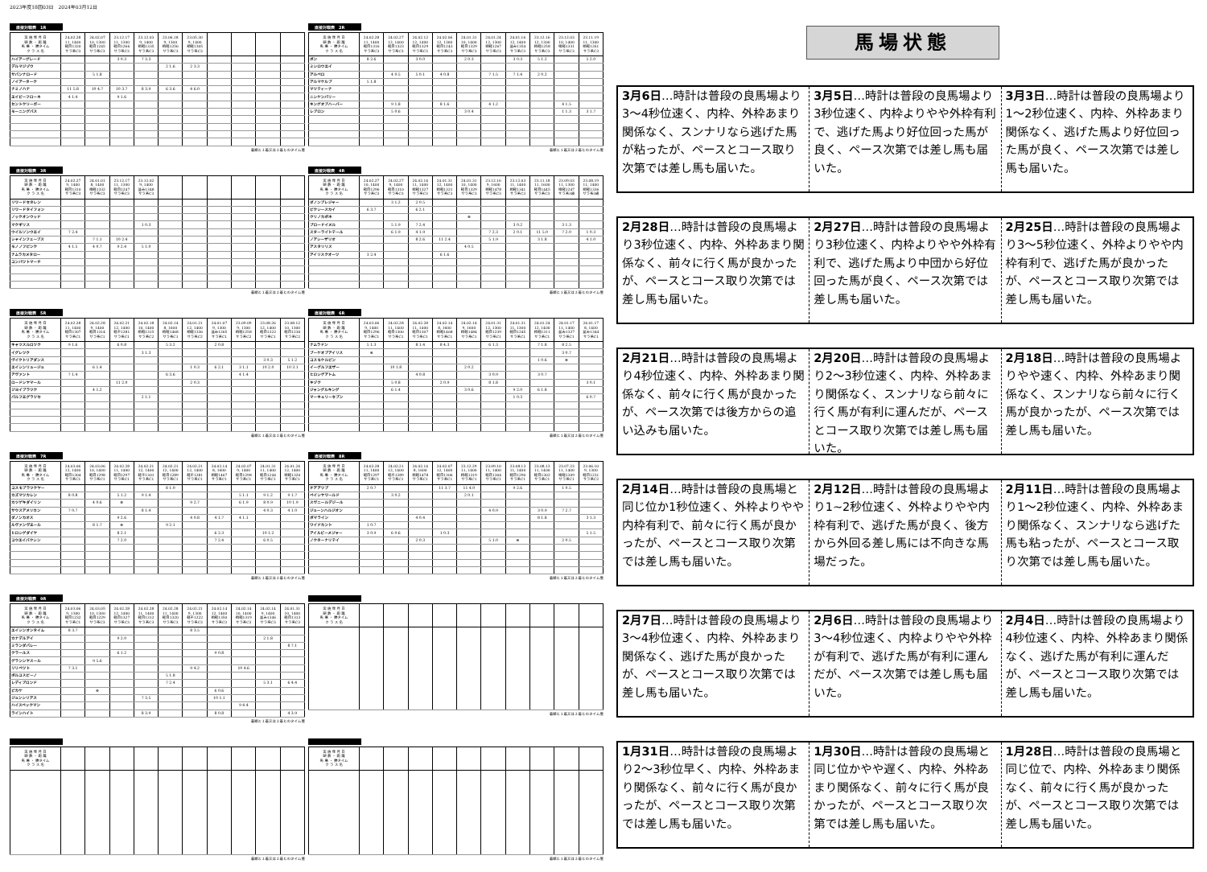2023年度18回03日　2024年03月12日
直接対戦表　1R
| 実 施 年 月 日 頭 数 ・ 距 離 馬 場 ・ 勝タイム ク ラ ス 名 | 24.02.28 11, 1400 軽目1320 サラ系C3 | 24.02.07 10, 1300 軽目1245 サラ系C3 | 23.12.17 11, 1300 軽目1266 サラ系C3 | 23.12.03 9, 1400 稍軽1335 サラ系C3 | 23.06.18 9, 1300 稍軽1256 サラ系C3 | 23.05.30 9, 1400 稍軽1305 サラ系C3 | | | | |
| --- | --- | --- | --- | --- | --- | --- | --- | --- | --- | --- |
| ハイアーグレード | | | 3 0.3 | 7 3.3 | | | | | | |
| デルマジゾウ | | | | | 2 1.6 | 2 3.3 | | | | |
| サバンナロード | | 5 1.8 | | | | | | | | |
| ノイアーターク | | | | | | | | | | |
| ナミノハナ | 11 5.8 | 10 4.7 | 10 3.7 | 8 3.9 | 6 3.6 | 4 6.0 | | | | |
| エイピーフローネ | 4 1.4 | | 9 1.6 | | | | | | | |
| セントクリーガー | | | | | | | | | | |
| モーニングバス | | | | | | | | | | |
着順と１着又は２着とのタイム差
直接対戦表　2R
| 実 施 年 月 日 頭 数 ・ 距 離 馬 場 ・ 勝タイム ク ラ ス 名 | 24.02.28 11, 1400 軽目1316 サラ系C3 | 24.02.27 12, 1400 軽目1323 サラ系C3 | 24.02.12 12, 1400 軽目1329 サラ系C3 | 24.02.06 12, 1300 軽目1243 サラ系C3 | 24.01.31 10, 1400 軽目1329 サラ系C3 | 24.01.24 12, 1300 稍軽1267 サラ系C3 | 24.01.16 12, 1400 並み1354 サラ系C3 | 23.12.16 12, 1300 稍軽1258 サラ系C3 | 23.12.03 10, 1400 稍軽1331 サラ系C3 | 23.11.19 11, 1300 稍軽1261 サラ系C3 |
| --- | --- | --- | --- | --- | --- | --- | --- | --- | --- | --- |
| ポン | 8 2.6 | | 3 0.0 | | 2 0.3 | | 3 0.3 | 5 1.2 | | 5 2.0 |
| ミシロウエイ | | | | | | | | | | |
| アルベロ | | 4 0.5 | 5 0.1 | 4 0.8 | | 7 1.5 | 7 1.4 | 2 0.2 | | |
| アルマケルブ | 5 1.8 | | | | | | | | | |
| マツティーナ | | | | | | | | | | |
| ニシケンバリー | | | | | | | | | | |
| キングオブハーバー | | 9 1.8 | | 8 1.6 | | 4 1.2 | | | 4 1.5 | |
| レブロン | | 5 0.6 | | | 3 0.4 | | | | 1 1.3 | 3 1.7 |
着順と１着又は２着とのタイム差
直接対戦表　3R
| 実 施 年 月 日 頭 数 ・ 距 離 馬 場 ・ 勝タイム ク ラ ス 名 | 24.02.27 9, 1400 軽目1310 サラ系C3 | 24.01.01 8, 1400 稍軽1332 サラ系C3 | 23.12.17 11, 1300 軽目1247 サラ系C3 | 23.12.02 9, 1400 並み1348 サラ系C3 | | | | | | |
| --- | --- | --- | --- | --- | --- | --- | --- | --- | --- | --- |
| リワードセタレン | | | | | | | | | | |
| リワードタイフォン | | | | | | | | | | |
| ノックオンウッド | | | | | | | | | | |
| マクギリス | | | | 1 0.3 | | | | | | |
| ウイルソンウエイ | 7 2.4 | | | | | | | | | |
| シャインフェーブス | | 7 1.1 | 10 2.4 | | | | | | | |
| モノノフピンク | 4 1.5 | 4 0.7 | 9 2.4 | 5 1.0 | | | | | | |
| ナムラカメタロー | | | | | | | | | | |
| コンパツトマーチ | | | | | | | | | | |
着順と１着又は２着とのタイム差
直接対戦表　4R
| 実 施 年 月 日 頭 数 ・ 距 離 馬 場 ・ 勝タイム ク ラ ス 名 | 24.02.27 10, 1400 軽目1296 サラ系C3 | 24.02.27 9, 1400 軽目1310 サラ系C3 | 24.02.14 11, 1400 稍軽1327 サラ系C3 | 24.01.31 12, 1400 稍軽1321 サラ系C3 | 24.01.31 10, 1400 軽目1329 サラ系C3 | 23.12.16 9, 1600 稍軽1478 サラ系C3 | 23.12.03 11, 1400 稍軽1341 サラ系C3 | 23.11.18 11, 1600 軽目1445 サラ系C3 | 23.09.03 11, 1300 稍軽1247 サラ系3歳 | 23.08.19 11, 1400 稍軽1336 サラ系3歳 |
| --- | --- | --- | --- | --- | --- | --- | --- | --- | --- | --- |
| ダノンプレジャー | | 3 1.2 | 2 0.5 | | | | | | | |
| ピクシースカイ | 6 3.7 | | 6 2.1 | | | | | | | |
| クリノカポネ | | | | | ⊗ | | | | | |
| ブロードイメル | | 5 1.9 | 7 2.4 | | | | 3 0.2 | | 3 1.3 | |
| スターライトテール | | 6 1.9 | 4 1.9 | | | 7 2.3 | 2 0.1 | 11 5.0 | 7 2.0 | 1 0.3 |
| ノアシーザリオ | | | 8 2.6 | 11 2.4 | | 5 1.9 | | 3 1.8 | | 4 1.0 |
| アスタリリス | | | | | 4 0.5 | | | | | |
| アイリスクオーツ | 3 2.4 | | | 6 1.6 | | | | | | |
着順と１着又は２着とのタイム差
直接対戦表　5R
| 実 施 年 月 日 頭 数 ・ 距 離 馬 場 ・ 勝タイム ク ラ ス 名 | 24.02.28 11, 1400 軽目1307 サラ系C1 | 24.02.28 9, 1400 軽目1314 サラ系C1 | 24.02.21 12, 1400 軽不1281 サラ系C1 | 24.02.18 10, 1400 稍軽1315 サラ系C2 | 24.02.14 8, 1600 稍軽1468 サラ系C1 | 24.01.21 12, 1400 稍軽1336 サラ系C2 | 24.01.07 9, 1300 並み1265 サラ系C1 | 23.09.09 9, 1300 稍軽1258 サラ系C2 | 23.08.26 12, 1400 軽目1322 サラ系C1 | 23.08.12 10, 1300 軽目1230 サラ系C2 |
| --- | --- | --- | --- | --- | --- | --- | --- | --- | --- | --- |
| キャツスルロツク | 9 1.6 | | 6 0.8 | | 5 3.2 | | 2 0.8 | | | |
| イグレツク | | | | 3 1.3 | | | | | | |
| ヴイクトリアダンス | | | | | | | | | 3 0.3 | 5 1.2 |
| エイシンリュージュ | | 6 1.4 | | | | 1 0.3 | 6 2.1 | 3 1.1 | 10 2.0 | 10 3.1 |
| アヴァント | 7 1.4 | | | | 6 3.6 | | | 4 1.4 | | |
| ロードシヤマール | | | 11 2.0 | | | 2 0.3 | | | | |
| ジヨイブラツク | | 4 1.2 | | | | | | | | |
| バルフエグラツセ | | | | 2 1.1 | | | | | | |
着順と１着又は２着とのタイム差
直接対戦表　6R
| 実 施 年 月 日 頭 数 ・ 距 離 馬 場 ・ 勝タイム ク ラ ス 名 | 24.03.06 9, 1400 軽目1296 サラ系C1 | 24.02.28 11, 1400 軽目1300 サラ系C1 | 24.02.28 11, 1400 軽目1307 サラ系C1 | 24.02.14 8, 1600 稍軽1468 サラ系C1 | 24.02.14 9, 1600 稍軽1484 サラ系C1 | 24.01.31 12, 1300 軽目1239 サラ系C1 | 24.01.31 11, 1300 軽目1245 サラ系C1 | 24.01.24 12, 1400 稍軽1311 サラ系C1 | 24.01.17 11, 1400 並み1327 サラ系C1 | 24.01.17 8, 1400 並み1344 サラ系C1 |
| --- | --- | --- | --- | --- | --- | --- | --- | --- | --- | --- |
| ナムラドン | 5 1.3 | | 8 1.4 | 8 4.3 | | 6 1.3 | | 7 1.8 | 8 2.5 | |
| ブーケオブアイリス | ⊗ | | | | | | | | 3 0.7 | |
| コスモケルピン | | | | | | | | 1 0.6 | ⊗ | |
| イーグルフエザー | | 10 1.8 | | | 2 0.2 | | | | | |
| ヒロシゲアトム | | | 4 0.8 | | | 3 0.9 | | 3 0.7 | | |
| キゾク | | 5 0.8 | | 2 0.9 | | 8 1.8 | | | | 3 0.1 |
| ジャングルキング | | 6 1.4 | | | 3 0.6 | | 9 2.0 | 6 1.8 | | |
| マーキュリーセブン | | | | | | | 1 0.3 | | | 6 0.7 |
着順と１着又は２着とのタイム差
直接対戦表　7R
| 実 施 年 月 日 頭 数 ・ 距 離 馬 場 ・ 勝タイム ク ラ ス 名 | 24.03.06 12, 1400 軽目1304 サラ系C1 | 24.03.06 10, 1400 軽目1298 サラ系C1 | 24.02.28 11, 1400 軽目1297 サラ系C1 | 24.02.21 12, 1400 軽不1301 サラ系C1 | 24.02.21 12, 1400 軽目1289 サラ系C1 | 24.02.21 12, 1400 軽不1281 サラ系C1 | 24.02.14 8, 1600 稍軽1467 サラ系C1 | 24.02.07 9, 1400 軽目1298 サラ系C1 | 24.01.31 11, 1400 軽目1244 サラ系C1 | 24.01.24 12, 1400 稍軽1320 サラ系C1 |
| --- | --- | --- | --- | --- | --- | --- | --- | --- | --- | --- |
| コスモブラツクヤー | | | | | 8 1.0 | | | | | |
| カズマツカレン | 8 0.8 | | 5 1.2 | 9 1.4 | | | | 5 1.1 | 9 1.2 | 9 1.7 |
| カツゲキダイリン | | 4 0.6 | ⊗ | | | 9 2.7 | | 6 1.9 | 8 0.9 | 10 1.9 |
| サウスアメリカン | 7 0.7 | | | 8 1.4 | | | | | 4 0.3 | 4 1.0 |
| ダノンカオス | | | 9 2.6 | | | 4 0.8 | 4 1.7 | 4 1.1 | | |
| ルヴァンヴエール | | 8 1.7 | ⊗ | | 9 2.1 | | | | | |
| ヒロシゲダイヤ | | | 8 2.1 | | | | 6 2.3 | | 10 1.2 | |
| コウエイバクシン | | | 7 2.0 | | | | 7 2.4 | | 6 0.5 | |
着順と１着又は２着とのタイム差
直接対戦表　8R
| 実 施 年 月 日 頭 数 ・ 距 離 馬 場 ・ 勝タイム ク ラ ス 名 | 24.02.28 11, 1400 軽目1297 サラ系C1 | 24.02.21 12, 1400 軽不1289 サラ系C1 | 24.02.14 8, 1600 稍軽1478 サラ系C1 | 24.02.07 12, 1400 軽目1306 サラ系C1 | 23.12.29 11, 1400 稍軽1319 サラ系C1 | 23.09.10 11, 1400 軽目1304 サラ系C1 | 23.08.13 11, 1400 軽目1290 サラ系C1 | 23.08.13 11, 1400 軽目1302 サラ系C1 | 23.07.23 11, 1400 稍軽1309 サラ系C1 | 23.06.10 9, 1300 軽目1231 サラ系C2 |
| --- | --- | --- | --- | --- | --- | --- | --- | --- | --- | --- |
| チアアツプ | 2 0.7 | | | 11 3.7 | 11 4.0 | | 9 2.6 | | 1 0.5 | |
| ペイシヤワールド | | 3 0.2 | | | 2 0.1 | | | | | |
| スヴニールデジール | | | | | | | | | | |
| ジューンハルジオン | | | | | | 4 0.9 | | 3 0.9 | 7 2.7 | |
| ボマライン | | | 4 0.4 | | | | | 8 1.8 | | 3 1.3 |
| ワイドカント | 1 0.7 | | | | | | | | | |
| アイルビーメジャー | 3 0.9 | 6 0.6 | | 1 0.3 | | | | | | 5 1.5 |
| ノクターナリテイ | | | 2 0.3 | | | 5 1.0 | ⊗ | | 2 0.5 | |
着順と１着又は２着とのタイム差
直接対戦表　9R
| 実 施 年 月 日 頭 数 ・ 距 離 馬 場 ・ 勝タイム ク ラ ス 名 | 24.03.06 9, 1300 軽目1232 サラ系C1 | 24.03.05 10, 1300 軽目1229 サラ系C3 | 24.02.28 12, 1400 軽目1327 サラ系C3 | 24.02.28 11, 1400 軽目1312 サラ系C3 | 24.02.28 11, 1400 軽目1320 サラ系C3 | 24.02.21 9, 1300 軽不1222 サラ系C3 | 24.02.14 12, 1400 稍軽1350 サラ系C3 | 24.02.14 10, 1400 稍軽1319 サラ系C3 | 24.02.14 9, 1400 並み1346 サラ系C3 | 24.01.31 10, 1400 軽目1313 サラ系C3 |
| --- | --- | --- | --- | --- | --- | --- | --- | --- | --- | --- |
| エイシンオンタイム | 8 3.7 | | | | | 8 3.5 | | | | |
| カナデルアイ | | | 9 2.0 | | | | | | 2 1.8 | |
| ミランダバレー | | | | | | | | | | 8 7.1 |
| クラールス | | | 6 1.2 | | | | 9 0.8 | | | |
| グランシヤスール | | 9 5.6 | | | | | | | | |
| リリペツト | 7 3.1 | | | | | 9 4.2 | | 10 4.6 | | |
| ボルコスピーノ | | | | | 5 1.8 | | | | | |
| レディブロンド | | | | | 7 2.4 | | | | 5 3.1 | 6 4.4 |
| ピカケ | | ⊗ | | | | | 6 0.6 | | | |
| ジュンシリアス | | | | 7 3.5 | | | 10 1.1 | | | |
| ハイスペックマン | | | | | | | | 9 4.4 | | |
| ラインハイト | | | | 8 3.9 | | | 8 0.8 | | | 4 3.9 |
着順と１着又は２着とのタイム差
| 実 施 年 月 日 頭 数 ・ 距 離 馬 場 ・ 勝タイム ク ラ ス 名 | | | | | | | | | | |
| --- | --- | --- | --- | --- | --- | --- | --- | --- | --- | --- |
着順と１着又は２着とのタイム差
| 実 施 年 月 日 頭 数 ・ 距 離 馬 場 ・ 勝タイム ク ラ ス 名 | | | | | | | | | | |
| --- | --- | --- | --- | --- | --- | --- | --- | --- | --- | --- |
着順と１着又は２着とのタイム差
| 実 施 年 月 日 頭 数 ・ 距 離 馬 場 ・ 勝タイム ク ラ ス 名 | | | | | | | | | | |
| --- | --- | --- | --- | --- | --- | --- | --- | --- | --- | --- |
着順と１着又は２着とのタイム差
馬場状態
3月6日…時計は普段の良馬場より3～4秒位速く、内枠、外枠あまり関係なく、スンナリなら逃げた馬が粘ったが、ペースとコース取り次第では差し馬も届いた。
3月5日…時計は普段の良馬場より3秒位速く、内枠よりやや外枠有利で、逃げた馬より好位回った馬が良く、ペース次第では差し馬も届いた。
3月3日…時計は普段の良馬場より1～2秒位速く、内枠、外枠あまり関係なく、逃げた馬より好位回った馬が良く、ペース次第では差し馬も届いた。
2月28日…時計は普段の良馬場より3秒位速く、内枠、外枠あまり関係なく、前々に行く馬が良かったが、ペースとコース取り次第では差し馬も届いた。
2月27日…時計は普段の良馬場より3秒位速く、内枠よりやや外枠有利で、逃げた馬より中団から好位回った馬が良く、ペース次第では差し馬も届いた。
2月25日…時計は普段の良馬場より3～5秒位速く、外枠よりやや内枠有利で、逃げた馬が良かったが、ペースとコース取り次第では差し馬も届いた。
2月21日…時計は普段の良馬場より4秒位速く、内枠、外枠あまり関係なく、前々に行く馬が良かったが、ペース次第では後方からの追い込みも届いた。
2月20日…時計は普段の良馬場より2～3秒位速く、内枠、外枠あまり関係なく、スンナリなら前々に行く馬が有利に運んだが、ペースとコース取り次第では差し馬も届いた。
2月18日…時計は普段の良馬場よりやや速く、内枠、外枠あまり関係なく、スンナリなら前々に行く馬が良かったが、ペース次第では差し馬も届いた。
2月14日…時計は普段の良馬場と同じ位か1秒位速く、外枠よりやや内枠有利で、前々に行く馬が良かったが、ペースとコース取り次第では差し馬も届いた。
2月12日…時計は普段の良馬場より1~2秒位速く、外枠よりやや内枠有利で、逃げた馬が良く、後方から外回る差し馬には不向きな馬場だった。
2月11日…時計は普段の良馬場より1～2秒位速く、内枠、外枠あまり関係なく、スンナリなら逃げた馬も粘ったが、ペースとコース取り次第では差し馬も届いた。
2月7日…時計は普段の良馬場より3～4秒位速く、内枠、外枠あまり関係なく、逃げた馬が良かったが、ペースとコース取り次第では差し馬も届いた。
2月6日…時計は普段の良馬場より3～4秒位速く、内枠よりやや外枠が有利で、逃げた馬が有利に運んだが、ペース次第では差し馬も届いた。
2月4日…時計は普段の良馬場より4秒位速く、内枠、外枠あまり関係なく、逃げた馬が有利に運んだが、ペースとコース取り次第では差し馬も届いた。
1月31日…時計は普段の良馬場より2～3秒位早く、内枠、外枠あまり関係なく、前々に行く馬が良かったが、ペースとコース取り次第では差し馬も届いた。
1月30日…時計は普段の良馬場と同じ位かやや遅く、内枠、外枠あまり関係なく、前々に行く馬が良かったが、ペースとコース取り次第では差し馬も届いた。
1月28日…時計は普段の良馬場と同じ位で、内枠、外枠あまり関係なく、前々に行く馬が良かったが、ペースとコース取り次第では差し馬も届いた。